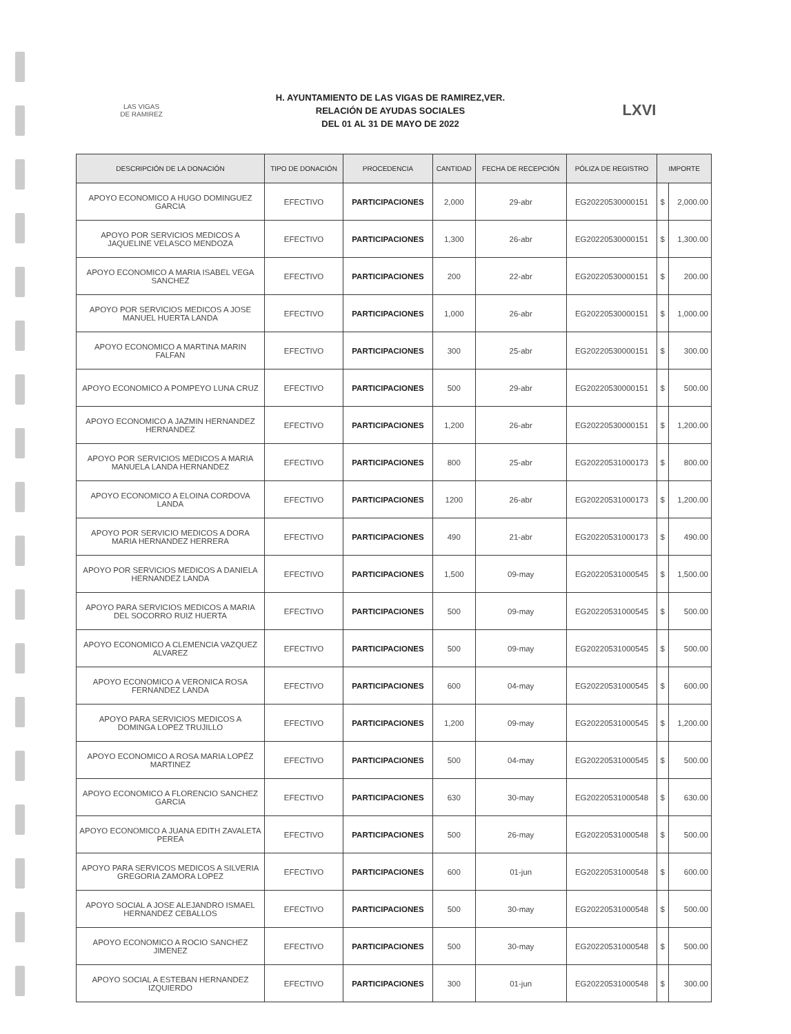LAS VIGAS
DE RAMIREZ
H. AYUNTAMIENTO DE LAS VIGAS DE RAMIREZ,VER.
RELACIÓN DE AYUDAS SOCIALES
DEL 01 AL 31 DE MAYO DE 2022
LXVI
| DESCRIPCIÓN DE LA DONACIÓN | TIPO DE DONACIÓN | PROCEDENCIA | CANTIDAD | FECHA DE RECEPCIÓN | PÓLIZA DE REGISTRO | IMPORTE | |
| --- | --- | --- | --- | --- | --- | --- | --- |
| APOYO ECONOMICO A HUGO DOMINGUEZ GARCIA | EFECTIVO | PARTICIPACIONES | 2,000 | 29-abr | EG20220530000151 | $ | 2,000.00 |
| APOYO POR SERVICIOS MEDICOS A JAQUELINE VELASCO MENDOZA | EFECTIVO | PARTICIPACIONES | 1,300 | 26-abr | EG20220530000151 | $ | 1,300.00 |
| APOYO ECONOMICO A MARIA ISABEL VEGA SANCHEZ | EFECTIVO | PARTICIPACIONES | 200 | 22-abr | EG20220530000151 | $ | 200.00 |
| APOYO POR SERVICIOS MEDICOS A JOSE MANUEL HUERTA LANDA | EFECTIVO | PARTICIPACIONES | 1,000 | 26-abr | EG20220530000151 | $ | 1,000.00 |
| APOYO ECONOMICO A MARTINA MARIN FALFAN | EFECTIVO | PARTICIPACIONES | 300 | 25-abr | EG20220530000151 | $ | 300.00 |
| APOYO ECONOMICO A POMPEYO LUNA CRUZ | EFECTIVO | PARTICIPACIONES | 500 | 29-abr | EG20220530000151 | $ | 500.00 |
| APOYO ECONOMICO A JAZMIN HERNANDEZ HERNANDEZ | EFECTIVO | PARTICIPACIONES | 1,200 | 26-abr | EG20220530000151 | $ | 1,200.00 |
| APOYO POR SERVICIOS MEDICOS A MARIA MANUELA LANDA HERNANDEZ | EFECTIVO | PARTICIPACIONES | 800 | 25-abr | EG20220531000173 | $ | 800.00 |
| APOYO ECONOMICO A ELOINA CORDOVA LANDA | EFECTIVO | PARTICIPACIONES | 1200 | 26-abr | EG20220531000173 | $ | 1,200.00 |
| APOYO POR SERVICIO MEDICOS A DORA MARIA HERNANDEZ HERRERA | EFECTIVO | PARTICIPACIONES | 490 | 21-abr | EG20220531000173 | $ | 490.00 |
| APOYO POR SERVICIOS MEDICOS A DANIELA HERNANDEZ LANDA | EFECTIVO | PARTICIPACIONES | 1,500 | 09-may | EG20220531000545 | $ | 1,500.00 |
| APOYO PARA SERVICIOS MEDICOS A MARIA DEL SOCORRO RUIZ HUERTA | EFECTIVO | PARTICIPACIONES | 500 | 09-may | EG20220531000545 | $ | 500.00 |
| APOYO ECONOMICO A CLEMENCIA VAZQUEZ ALVAREZ | EFECTIVO | PARTICIPACIONES | 500 | 09-may | EG20220531000545 | $ | 500.00 |
| APOYO ECONOMICO A VERONICA ROSA FERNANDEZ LANDA | EFECTIVO | PARTICIPACIONES | 600 | 04-may | EG20220531000545 | $ | 600.00 |
| APOYO PARA SERVICIOS MEDICOS A DOMINGA LOPEZ TRUJILLO | EFECTIVO | PARTICIPACIONES | 1,200 | 09-may | EG20220531000545 | $ | 1,200.00 |
| APOYO ECONOMICO A ROSA MARIA LOPÉZ MARTINEZ | EFECTIVO | PARTICIPACIONES | 500 | 04-may | EG20220531000545 | $ | 500.00 |
| APOYO ECONOMICO A FLORENCIO SANCHEZ GARCIA | EFECTIVO | PARTICIPACIONES | 630 | 30-may | EG20220531000548 | $ | 630.00 |
| APOYO ECONOMICO A JUANA EDITH ZAVALETA PEREA | EFECTIVO | PARTICIPACIONES | 500 | 26-may | EG20220531000548 | $ | 500.00 |
| APOYO PARA SERVICOS MEDICOS A SILVERIA GREGORIA ZAMORA LOPEZ | EFECTIVO | PARTICIPACIONES | 600 | 01-jun | EG20220531000548 | $ | 600.00 |
| APOYO SOCIAL A JOSE ALEJANDRO ISMAEL HERNANDEZ CEBALLOS | EFECTIVO | PARTICIPACIONES | 500 | 30-may | EG20220531000548 | $ | 500.00 |
| APOYO ECONOMICO A ROCIO SANCHEZ JIMENEZ | EFECTIVO | PARTICIPACIONES | 500 | 30-may | EG20220531000548 | $ | 500.00 |
| APOYO SOCIAL A ESTEBAN HERNANDEZ IZQUIERDO | EFECTIVO | PARTICIPACIONES | 300 | 01-jun | EG20220531000548 | $ | 300.00 |